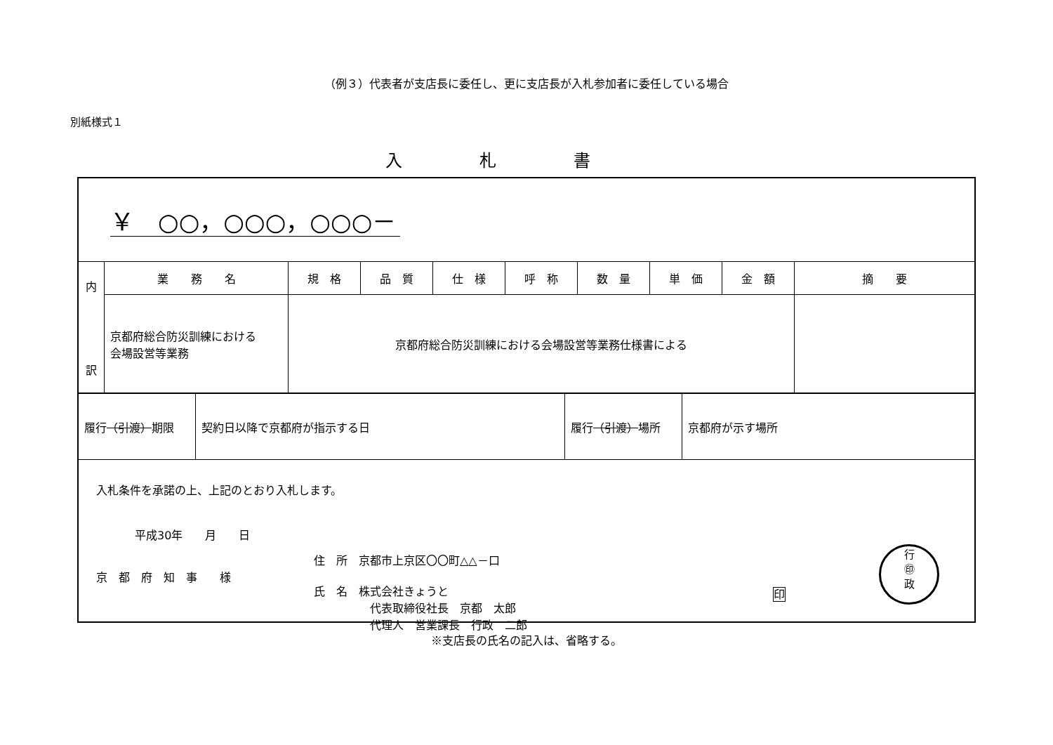（例３）代表者が支店長に委任し、更に支店長が入札参加者に委任している場合
別紙様式１
入札書
| ￥ ○○，○○○，○○○－ | | | | | | | | | |
| 内 訳 | 業 務 名 | 規 格 | 品 質 | 仕 様 | 呼 称 | 数 量 | 単 価 | 金 額 | 摘 要 |
| | 京都府総合防災訓練における 会場設営等業務 | 京都府総合防災訓練における会場設営等業務仕様書による | | | | | | | |
| 履行 （引渡） 期限 | 契約日以降で京都府が指示する日 | 履行 （引渡） 場所 | 京都府が示す場所 |
入札条件を承諾の上、上記のとおり入札します。
平成30年　　月　　日
京　都　府　知　事　　様
住　所　京都市上京区〇〇町△△－口
氏　名　株式会社きょうと
　　　　　代表取締役社長　京都　太郎
　　　　　代理人　営業課長　行政　二郎
印
行
㊞
政
※支店長の氏名の記入は、省略する。